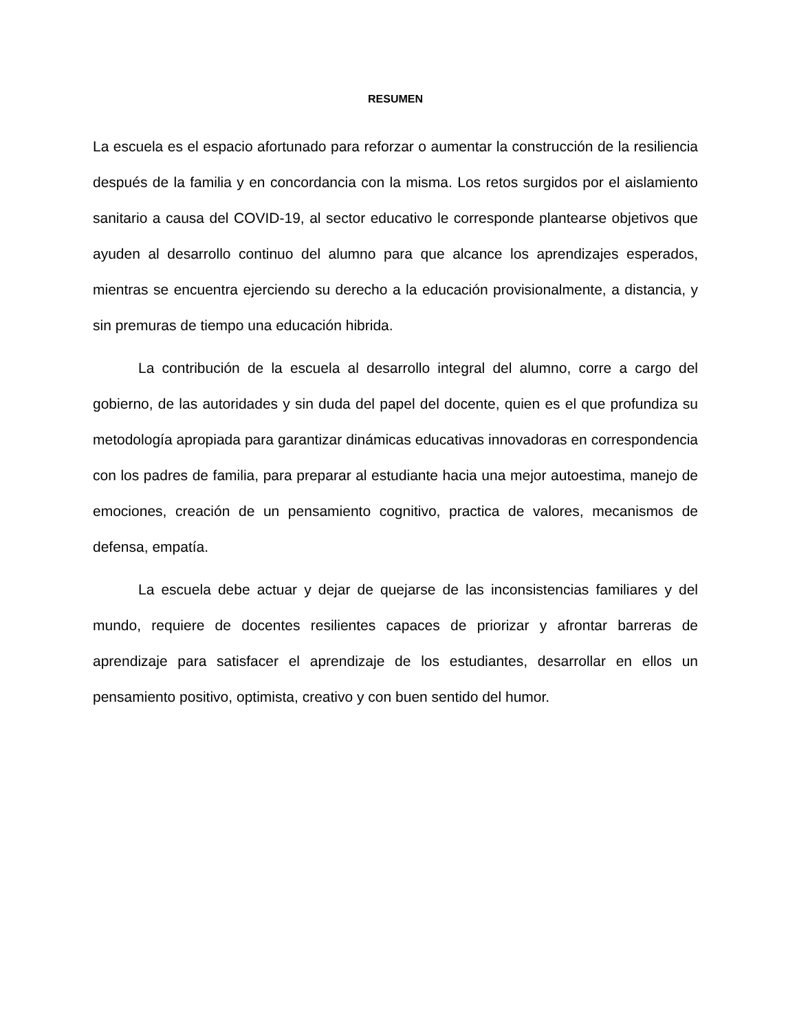RESUMEN
La escuela es el espacio afortunado para reforzar o aumentar la construcción de la resiliencia después de la familia y en concordancia con la misma. Los retos surgidos por el aislamiento sanitario a causa del COVID-19, al sector educativo le corresponde plantearse objetivos que ayuden al desarrollo continuo del alumno para que alcance los aprendizajes esperados, mientras se encuentra ejerciendo su derecho a la educación provisionalmente, a distancia, y sin premuras de tiempo una educación hibrida.
La contribución de la escuela al desarrollo integral del alumno, corre a cargo del gobierno, de las autoridades y sin duda del papel del docente, quien es el que profundiza su metodología apropiada para garantizar dinámicas educativas innovadoras en correspondencia con los padres de familia, para preparar al estudiante hacia una mejor autoestima, manejo de emociones, creación de un pensamiento cognitivo, practica de valores, mecanismos de defensa, empatía.
La escuela debe actuar y dejar de quejarse de las inconsistencias familiares y del mundo, requiere de docentes resilientes capaces de priorizar y afrontar barreras de aprendizaje para satisfacer el aprendizaje de los estudiantes, desarrollar en ellos un pensamiento positivo, optimista, creativo y con buen sentido del humor.